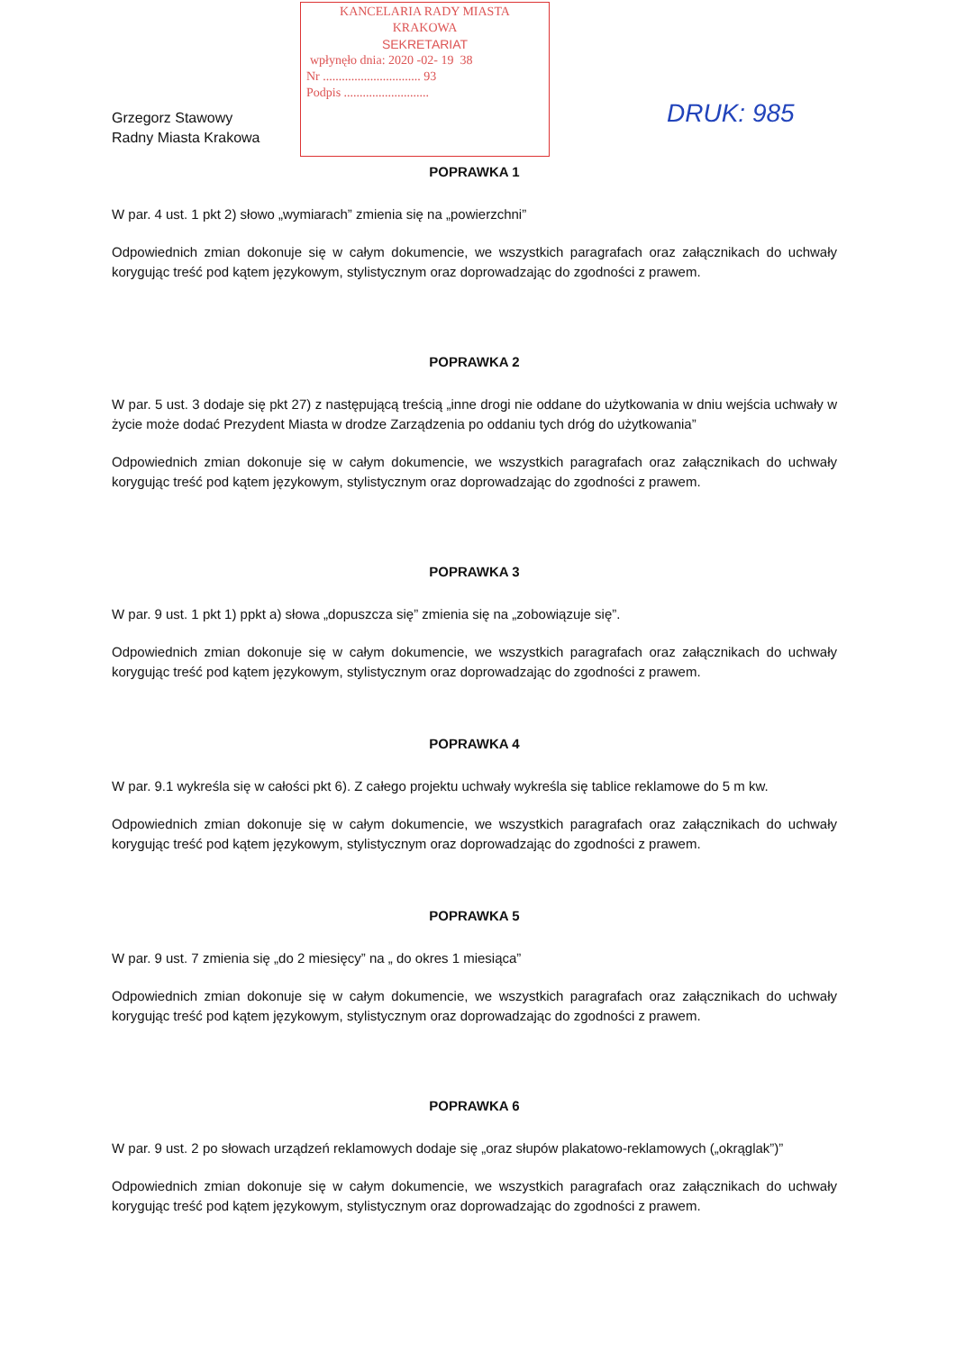KANCELARIA RADY MIASTA
KRAKOWA
SEKRETARIAT
wpłynęło dnia: 2020 -02- 19 38
Nr ............................... 93
Podpis ...........................
DRUK: 985
Grzegorz Stawowy
Radny Miasta Krakowa
POPRAWKA 1
W par. 4 ust. 1 pkt 2) słowo „wymiarach” zmienia się na „powierzchni”
Odpowiednich zmian dokonuje się w całym dokumencie, we wszystkich paragrafach oraz załącznikach do uchwały korygując treść pod kątem językowym, stylistycznym oraz doprowadzając do zgodności z prawem.
POPRAWKA 2
W par. 5 ust. 3 dodaje się pkt 27) z następującą treścią „inne drogi nie oddane do użytkowania w dniu wejścia uchwały w życie może dodać Prezydent Miasta w drodze Zarządzenia po oddaniu tych dróg do użytkowania”
Odpowiednich zmian dokonuje się w całym dokumencie, we wszystkich paragrafach oraz załącznikach do uchwały korygując treść pod kątem językowym, stylistycznym oraz doprowadzając do zgodności z prawem.
POPRAWKA 3
W par. 9 ust. 1 pkt 1) ppkt a) słowa „dopuszcza się” zmienia się na „zobowiązuje się”.
Odpowiednich zmian dokonuje się w całym dokumencie, we wszystkich paragrafach oraz załącznikach do uchwały korygując treść pod kątem językowym, stylistycznym oraz doprowadzając do zgodności z prawem.
POPRAWKA 4
W par. 9.1 wykreśla się w całości pkt 6). Z całego projektu uchwały wykreśla się tablice reklamowe do 5 m kw.
Odpowiednich zmian dokonuje się w całym dokumencie, we wszystkich paragrafach oraz załącznikach do uchwały korygując treść pod kątem językowym, stylistycznym oraz doprowadzając do zgodności z prawem.
POPRAWKA 5
W par. 9 ust. 7 zmienia się „do 2 miesięcy” na „ do okres 1 miesiąca”
Odpowiednich zmian dokonuje się w całym dokumencie, we wszystkich paragrafach oraz załącznikach do uchwały korygując treść pod kątem językowym, stylistycznym oraz doprowadzając do zgodności z prawem.
POPRAWKA 6
W par. 9 ust. 2 po słowach urządzeń reklamowych dodaje się „oraz słupów plakatowo-reklamowych („okrąglak”)”
Odpowiednich zmian dokonuje się w całym dokumencie, we wszystkich paragrafach oraz załącznikach do uchwały korygując treść pod kątem językowym, stylistycznym oraz doprowadzając do zgodności z prawem.